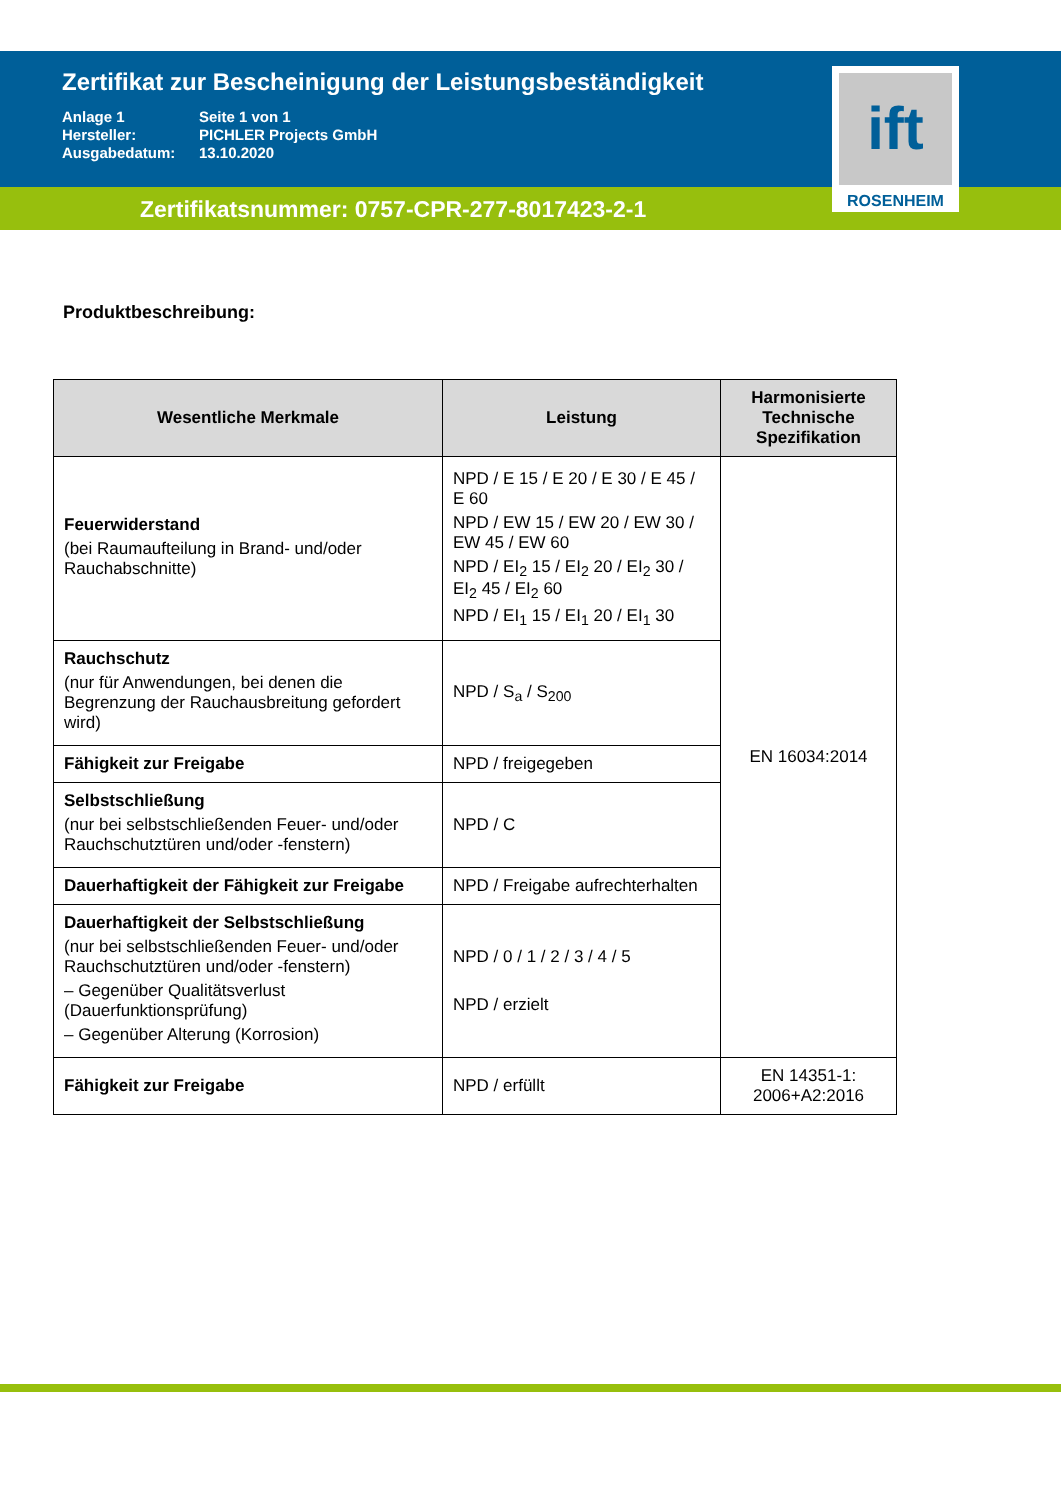Zertifikat zur Bescheinigung der Leistungsbeständigkeit
Anlage 1 Seite 1 von 1
Hersteller: PICHLER Projects GmbH
Ausgabedatum: 13.10.2020
Zertifikatsnummer: 0757-CPR-277-8017423-2-1
ift
ROSENHEIM
Produktbeschreibung:
| Wesentliche Merkmale | Leistung | Harmonisierte Technische Spezifikation |
| --- | --- | --- |
| Feuerwiderstand (bei Raumaufteilung in Brand- und/oder Rauchabschnitte) | NPD / E 15 / E 20 / E 30 / E 45 / E 60 NPD / EW 15 / EW 20 / EW 30 / EW 45 / EW 60 NPD / EI<sub>2</sub> 15 / EI<sub>2</sub> 20 / EI<sub>2</sub> 30 / EI<sub>2</sub> 45 / EI<sub>2</sub> 60 NPD / EI<sub>1</sub> 15 / EI<sub>1</sub> 20 / EI<sub>1</sub> 30 | EN 16034:2014 |
| Rauchschutz (nur für Anwendungen, bei denen die Begrenzung der Rauchausbreitung gefordert wird) | NPD / S<sub>a</sub> / S<sub>200</sub> | |
| Fähigkeit zur Freigabe | NPD / freigegeben | |
| Selbstschließung (nur bei selbstschließenden Feuer- und/oder Rauchschutztüren und/oder -fenstern) | NPD / C | |
| Dauerhaftigkeit der Fähigkeit zur Freigabe | NPD / Freigabe aufrechterhalten | |
| Dauerhaftigkeit der Selbstschließung (nur bei selbstschließenden Feuer- und/oder Rauchschutztüren und/oder -fenstern) – Gegenüber Qualitätsverlust (Dauerfunktionsprüfung) – Gegenüber Alterung (Korrosion) | NPD / 0 / 1 / 2 / 3 / 4 / 5 NPD / erzielt | |
| Fähigkeit zur Freigabe | NPD / erfüllt | EN 14351-1: 2006+A2:2016 |